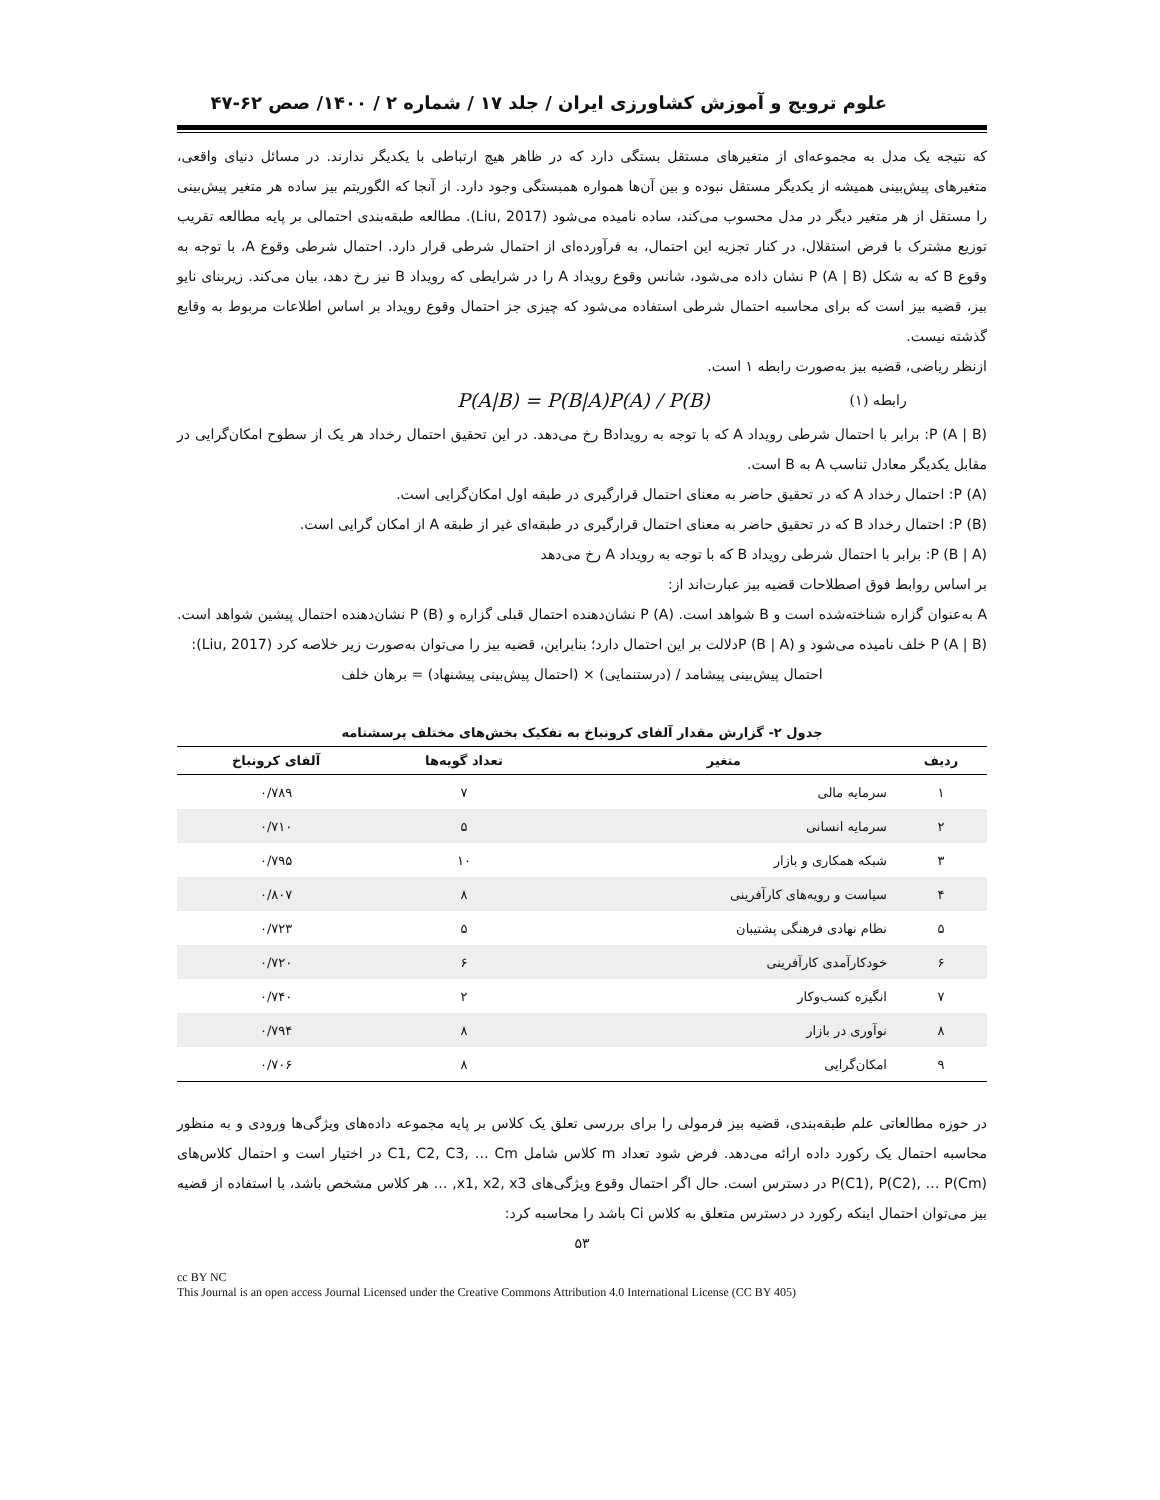علوم ترویج و آموزش کشاورزی ایران / جلد ۱۷ / شماره ۲ / ۱۴۰۰/ صص ۶۲-۴۷
که نتیجه یک مدل به مجموعه‌ای از متغیرهای مستقل بستگی دارد که در ظاهر هیچ ارتباطی با یکدیگر ندارند. در مسائل دنیای واقعی، متغیرهای پیش‌بینی همیشه از یکدیگر مستقل نبوده و بین آن‌ها همواره همبستگی وجود دارد. از آنجا که الگوریتم بیز ساده هر متغیر پیش‌بینی را مستقل از هر متغیر دیگر در مدل محسوب می‌کند، ساده نامیده می‌شود (Liu, 2017). مطالعه طبقه‌بندی احتمالی بر پایه مطالعه تقریب توزیع مشترک با فرض استقلال، در کنار تجزیه این احتمال، به فرآورده‌ای از احتمال شرطی قرار دارد. احتمال شرطی وقوع A، با توجه به وقوع B که به شکل P (A | B) نشان داده می‌شود، شانس وقوع رویداد A را در شرایطی که رویداد B نیز رخ دهد، بیان می‌کند. زیربنای نایو بیز، قضیه بیز است که برای محاسبه احتمال شرطی استفاده می‌شود که چیزی جز احتمال وقوع رویداد بر اساس اطلاعات مربوط به وقایع گذشته نیست.
ازنظر ریاضی، قضیه بیز به‌صورت رابطه ۱ است.
رابطه (۱) P(A|B) = P(B|A)P(A) / P(B)
P (A | B): برابر با احتمال شرطی رویداد A که با توجه به رویدادB رخ می‌دهد. در این تحقیق احتمال رخداد هر یک از سطوح امکان‌گرایی در مقابل یکدیگر معادل تناسب A به B است.
P (A): احتمال رخداد A که در تحقیق حاضر به معنای احتمال قرارگیری در طبقه اول امکان‌گرایی است.
P (B): احتمال رخداد B که در تحقیق حاضر به معنای احتمال قرارگیری در طبقه‌ای غیر از طبقه A از امکان گرایی است.
P (B | A): برابر با احتمال شرطی رویداد B که با توجه به رویداد A رخ می‌دهد
بر اساس روابط فوق اصطلاحات قضیه بیز عبارت‌اند از:
A به‌عنوان گزاره شناخته‌شده است و B شواهد است. P (A) نشان‌دهنده احتمال قبلی گزاره و P (B) نشان‌دهنده احتمال پیشین شواهد است. P (A | B) خلف نامیده می‌شود و P (B | A)دلالت بر این احتمال دارد؛ بنابراین، قضیه بیز را می‌توان به‌صورت زیر خلاصه کرد (Liu, 2017):
احتمال پیش‌بینی پیشامد / (درستنمایی) × (احتمال پیش‌بینی پیشنهاد) = برهان خلف
جدول ۲- گزارش مقدار آلفای کرونباخ به تفکیک بخش‌های مختلف پرسشنامه
| ردیف | متغیر | تعداد گویه‌ها | آلفای کرونباخ |
| --- | --- | --- | --- |
| ۱ | سرمایه مالی | ۷ | ۰/۷۸۹ |
| ۲ | سرمایه انسانی | ۵ | ۰/۷۱۰ |
| ۳ | شبکه همکاری و بازار | ۱۰ | ۰/۷۹۵ |
| ۴ | سیاست و رویه‌های کارآفرینی | ۸ | ۰/۸۰۷ |
| ۵ | نظام نهادی فرهنگی پشتیبان | ۵ | ۰/۷۲۳ |
| ۶ | خودکارآمدی کارآفرینی | ۶ | ۰/۷۲۰ |
| ۷ | انگیزه کسب‌وکار | ۲ | ۰/۷۴۰ |
| ۸ | نوآوری در بازار | ۸ | ۰/۷۹۴ |
| ۹ | امکان‌گرایی | ۸ | ۰/۷۰۶ |
در حوزه مطالعاتی علم طبقه‌بندی، قضیه بیز فرمولی را برای بررسی تعلق یک کلاس بر پایه مجموعه داده‌های ویژگی‌ها ورودی و به منظور محاسبه احتمال یک رکورد داده ارائه می‌دهد. فرض شود تعداد m کلاس شامل C1, C2, C3, … Cm در اختیار است و احتمال کلاس‌های P(C1), P(C2), … P(Cm) در دسترس است. حال اگر احتمال وقوع ویژگی‌های x1, x2, x3, … هر کلاس مشخص باشد، با استفاده از قضیه بیز می‌توان احتمال اینکه رکورد در دسترس متعلق به کلاس Ci باشد را محاسبه کرد:
۵۳
cc BY NC
This Journal is an open access Journal Licensed under the Creative Commons Attribution 4.0 International License (CC BY 405)